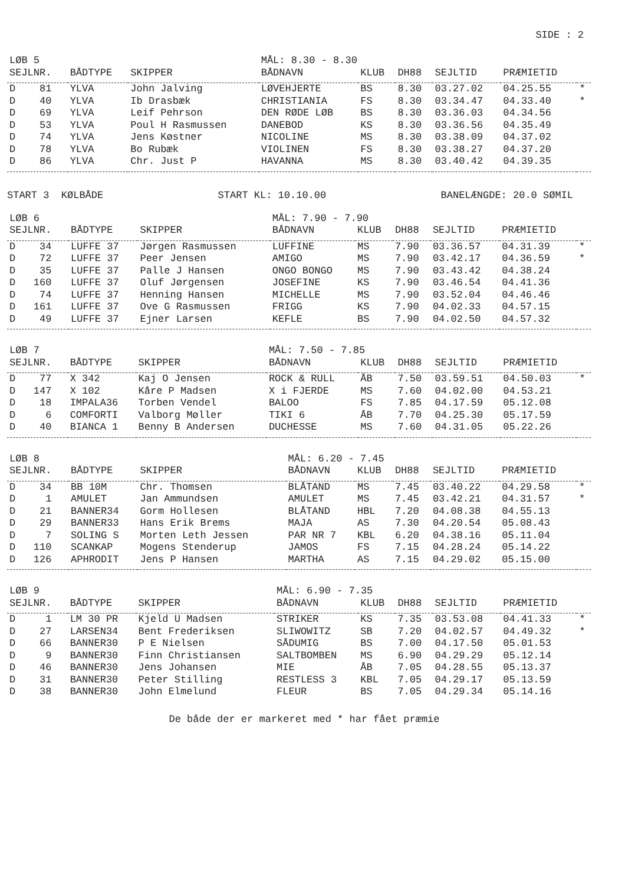SIDE : 2
| LØB 5 | | | MÅL: 8.30 - 8.30 | | | | | |
| SEJLNR. | BÅDTYPE | SKIPPER | BÅDNAVN | KLUB | DH88 | SEJLTID | PRÆMIETID | |
| D 81 | YLVA | John Jalving | LØVEHJERTE | BS | 8.30 | 03.27.02 | 04.25.55 | * |
| D 40 | YLVA | Ib Drasbæk | CHRISTIANIA | FS | 8.30 | 03.34.47 | 04.33.40 | * |
| D 69 | YLVA | Leif Pehrson | DEN RØDE LØB | BS | 8.30 | 03.36.03 | 04.34.56 | |
| D 53 | YLVA | Poul H Rasmussen | DANEBOD | KS | 8.30 | 03.36.56 | 04.35.49 | |
| D 74 | YLVA | Jens Køstner | NICOLINE | MS | 8.30 | 03.38.09 | 04.37.02 | |
| D 78 | YLVA | Bo Rubæk | VIOLINEN | FS | 8.30 | 03.38.27 | 04.37.20 | |
| D 86 | YLVA | Chr. Just P | HAVANNA | MS | 8.30 | 03.40.42 | 04.39.35 | |
START 3 KØLBÅDE START KL: 10.10.00 BANELÆNGDE: 20.0 SØMIL
| LØB 6 | | | MÅL: 7.90 - 7.90 | | | | | |
| SEJLNR. | BÅDTYPE | SKIPPER | BÅDNAVN | KLUB | DH88 | SEJLTID | PRÆMIETID | |
| D 34 | LUFFE 37 | Jørgen Rasmussen | LUFFINE | MS | 7.90 | 03.36.57 | 04.31.39 | * |
| D 72 | LUFFE 37 | Peer Jensen | AMIGO | MS | 7.90 | 03.42.17 | 04.36.59 | * |
| D 35 | LUFFE 37 | Palle J Hansen | ONGO BONGO | MS | 7.90 | 03.43.42 | 04.38.24 | |
| D 160 | LUFFE 37 | Oluf Jørgensen | JOSEFINE | KS | 7.90 | 03.46.54 | 04.41.36 | |
| D 74 | LUFFE 37 | Henning Hansen | MICHELLE | MS | 7.90 | 03.52.04 | 04.46.46 | |
| D 161 | LUFFE 37 | Ove G Rasmussen | FRIGG | KS | 7.90 | 04.02.33 | 04.57.15 | |
| D 49 | LUFFE 37 | Ejner Larsen | KEFLE | BS | 7.90 | 04.02.50 | 04.57.32 | |
| LØB 7 | | | MÅL: 7.50 - 7.85 | | | | | |
| SEJLNR. | BÅDTYPE | SKIPPER | BÅDNAVN | KLUB | DH88 | SEJLTID | PRÆMIETID | |
| D 77 | X 342 | Kaj O Jensen | ROCK & RULL | ÅB | 7.50 | 03.59.51 | 04.50.03 | * |
| D 147 | X 102 | Kåre P Madsen | X i FJERDE | MS | 7.60 | 04.02.00 | 04.53.21 | |
| D 18 | IMPALA36 | Torben Vendel | BALOO | FS | 7.85 | 04.17.59 | 05.12.08 | |
| D 6 | COMFORTI | Valborg Møller | TIKI 6 | ÅB | 7.70 | 04.25.30 | 05.17.59 | |
| D 40 | BIANCA 1 | Benny B Andersen | DUCHESSE | MS | 7.60 | 04.31.05 | 05.22.26 | |
| LØB 8 | | | MÅL: 6.20 - 7.45 | | | | | |
| SEJLNR. | BÅDTYPE | SKIPPER | BÅDNAVN | KLUB | DH88 | SEJLTID | PRÆMIETID | |
| D 34 | BB 10M | Chr. Thomsen | BLÅTAND | MS | 7.45 | 03.40.22 | 04.29.58 | * |
| D 1 | AMULET | Jan Ammundsen | AMULET | MS | 7.45 | 03.42.21 | 04.31.57 | * |
| D 21 | BANNER34 | Gorm Hollesen | BLÅTAND | HBL | 7.20 | 04.08.38 | 04.55.13 | |
| D 29 | BANNER33 | Hans Erik Brems | MAJA | AS | 7.30 | 04.20.54 | 05.08.43 | |
| D 7 | SOLING S | Morten Leth Jessen | PAR NR 7 | KBL | 6.20 | 04.38.16 | 05.11.04 | |
| D 110 | SCANKAP | Mogens Stenderup | JAMOS | FS | 7.15 | 04.28.24 | 05.14.22 | |
| D 126 | APHRODIT | Jens P Hansen | MARTHA | AS | 7.15 | 04.29.02 | 05.15.00 | |
| LØB 9 | | | MÅL: 6.90 - 7.35 | | | | | |
| SEJLNR. | BÅDTYPE | SKIPPER | BÅDNAVN | KLUB | DH88 | SEJLTID | PRÆMIETID | |
| D 1 | LM 30 PR | Kjeld U Madsen | STRIKER | KS | 7.35 | 03.53.08 | 04.41.33 | * |
| D 27 | LARSEN34 | Bent Frederiksen | SLIWOWITZ | SB | 7.20 | 04.02.57 | 04.49.32 | * |
| D 66 | BANNER30 | P E Nielsen | SÅDUMIG | BS | 7.00 | 04.17.50 | 05.01.53 | |
| D 9 | BANNER30 | Finn Christiansen | SALTBOMBEN | MS | 6.90 | 04.29.29 | 05.12.14 | |
| D 46 | BANNER30 | Jens Johansen | MIE | ÅB | 7.05 | 04.28.55 | 05.13.37 | |
| D 31 | BANNER30 | Peter Stilling | RESTLESS 3 | KBL | 7.05 | 04.29.17 | 05.13.59 | |
| D 38 | BANNER30 | John Elmelund | FLEUR | BS | 7.05 | 04.29.34 | 05.14.16 | |
De både der er markeret med * har fået præmie